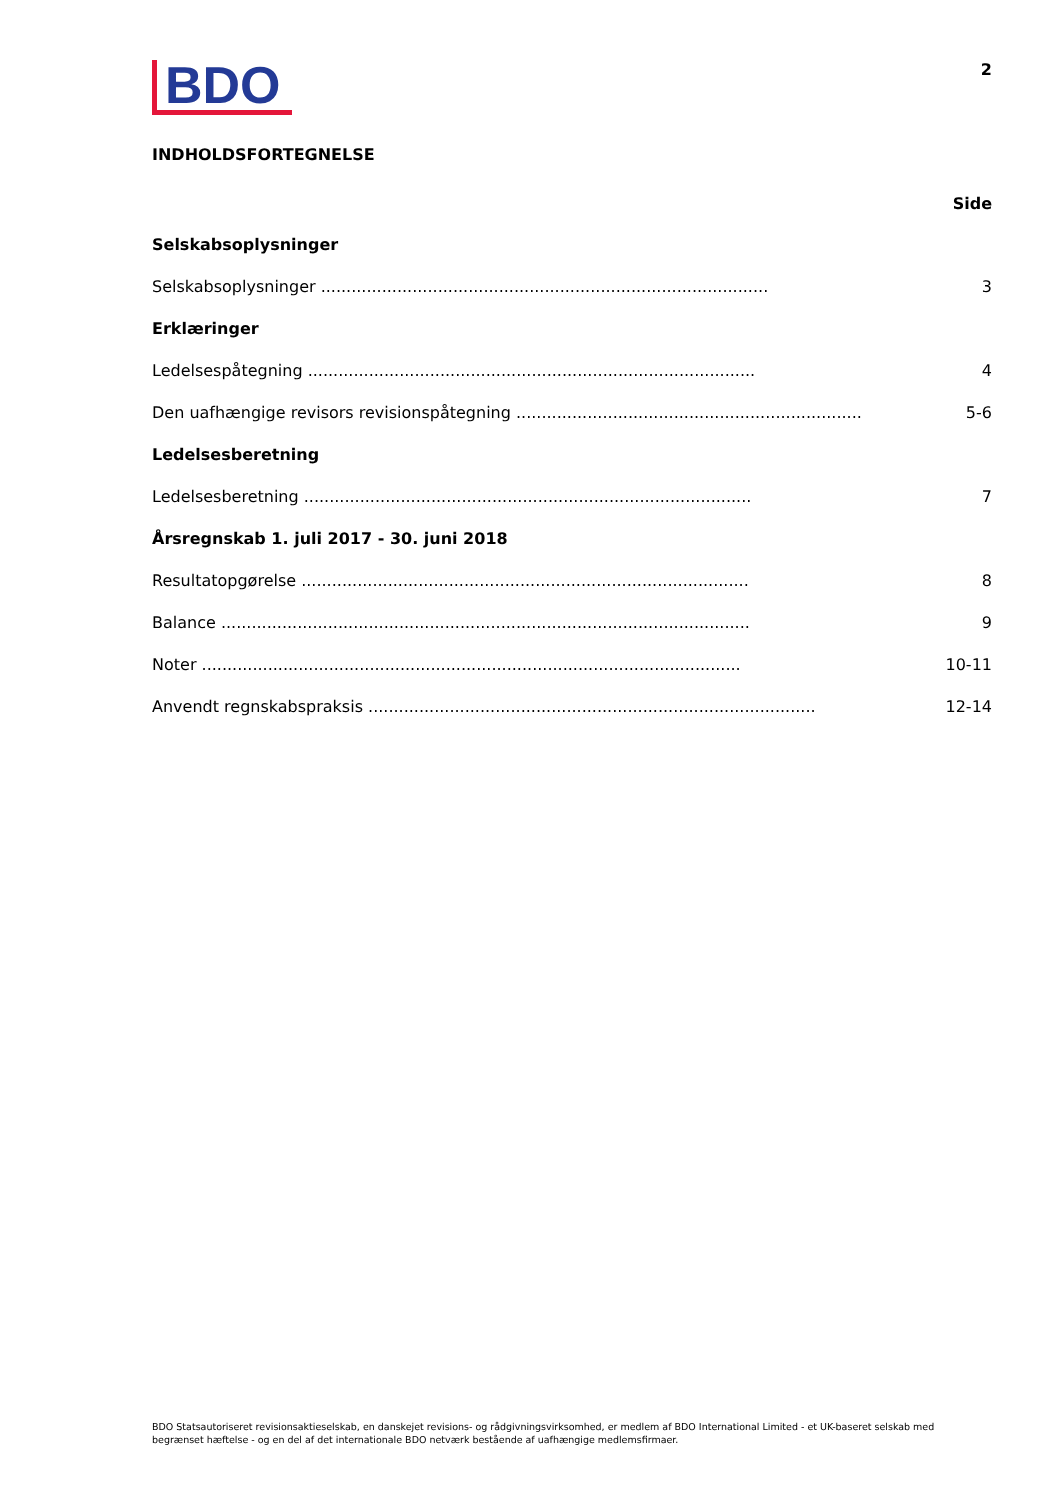BDO
2
INDHOLDSFORTEGNELSE
Side
Selskabsoplysninger
Selskabsoplysninger ........................................................................................ 3
Erklæringer
Ledelsespåtegning ........................................................................................ 4
Den uafhængige revisors revisionspåtegning ........................................................................................ 5-6
Ledelsesberetning
Ledelsesberetning ........................................................................................ 7
Årsregnskab 1. juli 2017 - 30. juni 2018
Resultatopgørelse ........................................................................................ 8
Balance ........................................................................................................ 9
Noter .......................................................................................................... 10-11
Anvendt regnskabspraksis ........................................................................................ 12-14
BDO Statsautoriseret revisionsaktieselskab, en danskejet revisions- og rådgivningsvirksomhed, er medlem af BDO International Limited - et UK-baseret selskab med begrænset hæftelse - og en del af det internationale BDO netværk bestående af uafhængige medlemsfirmaer.